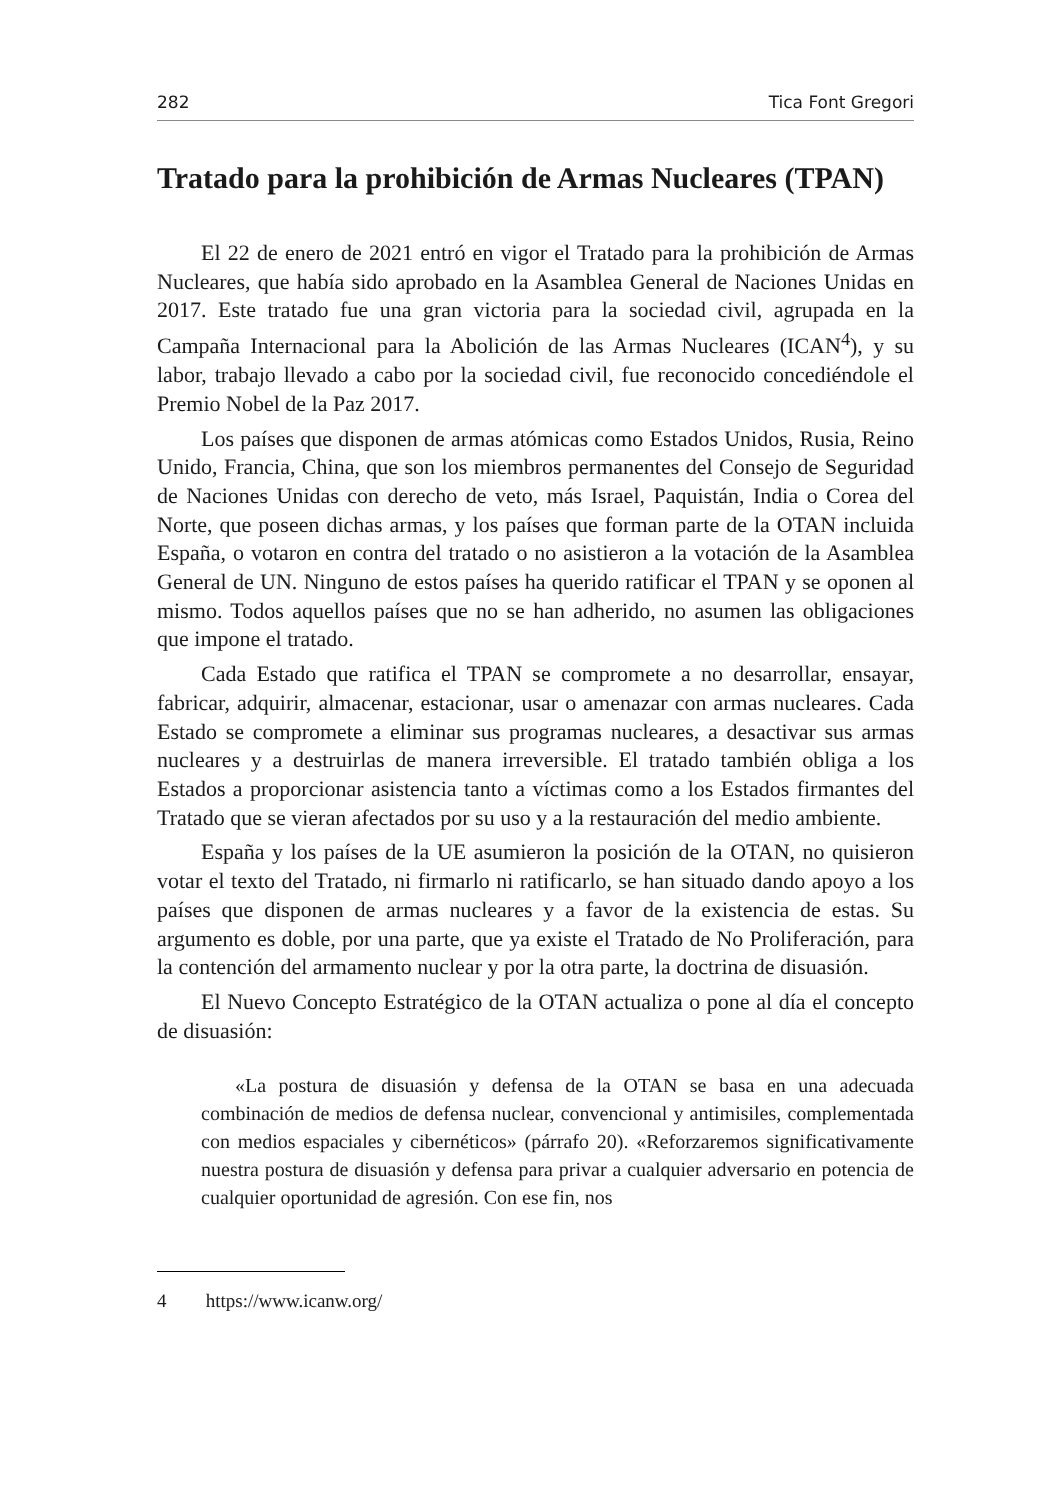282 Tica Font Gregori
Tratado para la prohibición de Armas Nucleares (TPAN)
El 22 de enero de 2021 entró en vigor el Tratado para la prohibición de Armas Nucleares, que había sido aprobado en la Asamblea General de Naciones Unidas en 2017. Este tratado fue una gran victoria para la sociedad civil, agrupada en la Campaña Internacional para la Abolición de las Armas Nucleares (ICAN<sup>4</sup>), y su labor, trabajo llevado a cabo por la sociedad civil, fue reconocido concediéndole el Premio Nobel de la Paz 2017.
Los países que disponen de armas atómicas como Estados Unidos, Rusia, Reino Unido, Francia, China, que son los miembros permanentes del Consejo de Seguridad de Naciones Unidas con derecho de veto, más Israel, Paquistán, India o Corea del Norte, que poseen dichas armas, y los países que forman parte de la OTAN incluida España, o votaron en contra del tratado o no asistieron a la votación de la Asamblea General de UN. Ninguno de estos países ha querido ratificar el TPAN y se oponen al mismo. Todos aquellos países que no se han adherido, no asumen las obligaciones que impone el tratado.
Cada Estado que ratifica el TPAN se compromete a no desarrollar, ensayar, fabricar, adquirir, almacenar, estacionar, usar o amenazar con armas nucleares. Cada Estado se compromete a eliminar sus programas nucleares, a desactivar sus armas nucleares y a destruirlas de manera irreversible. El tratado también obliga a los Estados a proporcionar asistencia tanto a víctimas como a los Estados firmantes del Tratado que se vieran afectados por su uso y a la restauración del medio ambiente.
España y los países de la UE asumieron la posición de la OTAN, no quisieron votar el texto del Tratado, ni firmarlo ni ratificarlo, se han situado dando apoyo a los países que disponen de armas nucleares y a favor de la existencia de estas. Su argumento es doble, por una parte, que ya existe el Tratado de No Proliferación, para la contención del armamento nuclear y por la otra parte, la doctrina de disuasión.
El Nuevo Concepto Estratégico de la OTAN actualiza o pone al día el concepto de disuasión:
«La postura de disuasión y defensa de la OTAN se basa en una adecuada combinación de medios de defensa nuclear, convencional y antimisiles, complementada con medios espaciales y cibernéticos» (párrafo 20). «Reforzaremos significativamente nuestra postura de disuasión y defensa para privar a cualquier adversario en potencia de cualquier oportunidad de agresión. Con ese fin, nos
4 https://www.icanw.org/